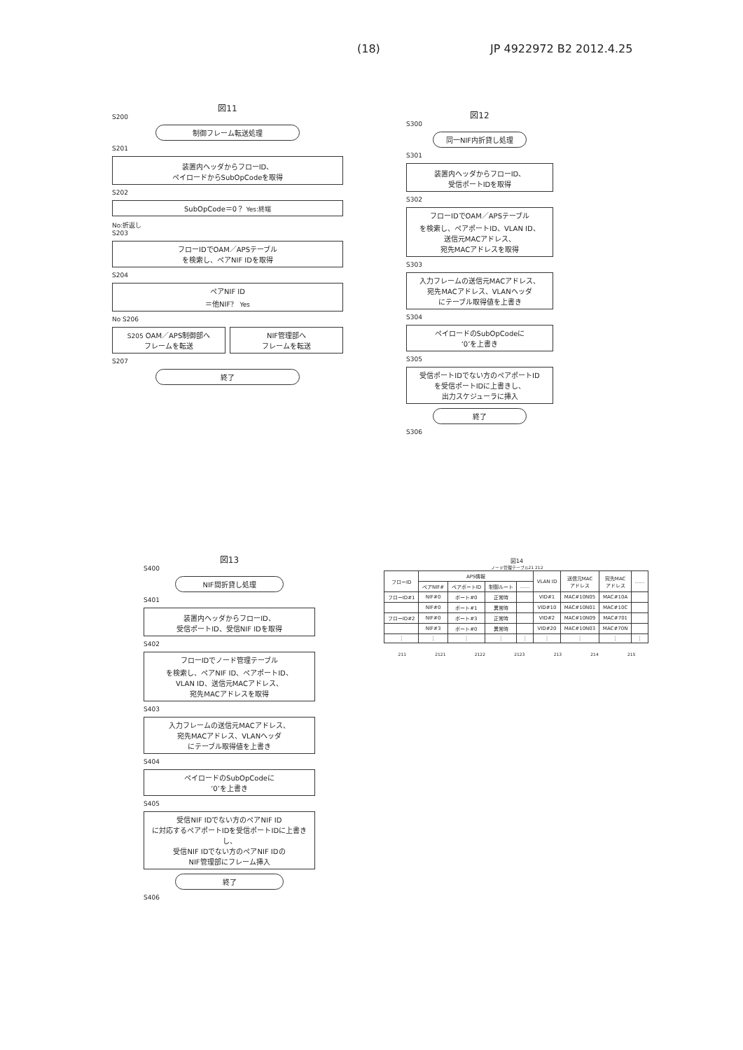(18) JP 4922972 B2 2012.4.25
図11
S200
制御フレーム転送処理
S201
装置内ヘッダからフローID、
ペイロードからSubOpCodeを取得
S202
SubOpCode＝0？ Yes:終端
No:折返し
S203
フローIDでOAM／APSテーブル
を検索し、ペアNIF IDを取得
S204
ペアNIF ID
＝他NIF？ Yes
No S206
S205 OAM／APS制御部へ
フレームを転送
NIF管理部へ
フレームを転送
S207
終了
図12
S300
同一NIF内折貸し処理
S301
装置内ヘッダからフローID、
受信ポートIDを取得
S302
フローIDでOAM／APSテーブル
を検索し、ペアポートID、VLAN ID、
送信元MACアドレス、
宛先MACアドレスを取得
S303
入力フレームの送信元MACアドレス、
宛先MACアドレス、VLANヘッダ
にテーブル取得値を上書き
S304
ペイロードのSubOpCodeに
‘0’を上書き
S305
受信ポートIDでない方のペアポートID
を受信ポートIDに上書きし、
出力スケジューラに挿入
終了
S306
図13
S400
NIF間折貸し処理
S401
装置内ヘッダからフローID、
受信ポートID、受信NIF IDを取得
S402
フローIDでノード管理テーブル
を検索し、ペアNIF ID、ペアポートID、
VLAN ID、送信元MACアドレス、
宛先MACアドレスを取得
S403
入力フレームの送信元MACアドレス、
宛先MACアドレス、VLANヘッダ
にテーブル取得値を上書き
S404
ペイロードのSubOpCodeに
‘0’を上書き
S405
受信NIF IDでない方のペアNIF ID
に対応するペアポートIDを受信ポートIDに上書きし、
受信NIF IDでない方のペアNIF IDの
NIF管理部にフレーム挿入
終了
S406
図14
ノード管理テーブル21 212
| フローID | APS情報 | | | | VLAN ID | 送信元MAC アドレス | 宛先MAC アドレス | …… |
| --- | --- | --- | --- | --- | --- | --- | --- | --- |
| | ペアNIF# | ペアポートID | 制御ルート | …… | | | | |
| フローID#1 | NIF#0 | ポート#0 | 正常時 | | VID#1 | MAC#10N05 | MAC#10A | |
| | NIF#0 | ポート#1 | 異常時 | | VID#10 | MAC#10N01 | MAC#10C | |
| フローID#2 | NIF#0 | ポート#3 | 正常時 | | VID#2 | MAC#10N09 | MAC#701 | |
| | NIF#3 | ポート#0 | 異常時 | | VID#20 | MAC#10N03 | MAC#70N | |
| ⋮ | ⋮ | ⋮ | ⋮ | ⋮ | ⋮ | ⋮ | ⋮ | ⋮ |
211 2121 2122 2123 213 214 215